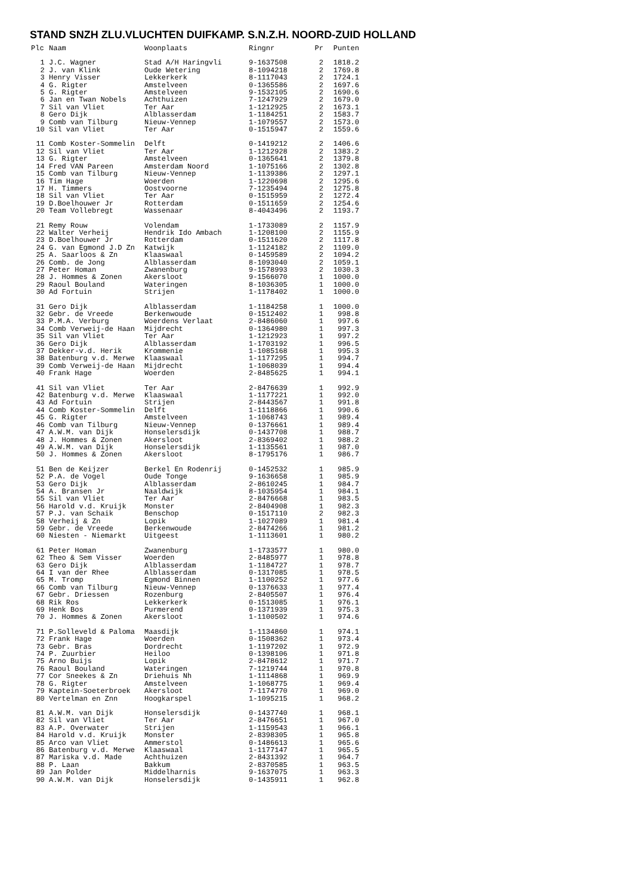STAND SNZH ZLU.VLUCHTEN DUIFKAMP. S.N.Z.H. NOORD-ZUID HOLLAND
| Plc | Naam | Woonplaats | Ringnr | Pr | Punten |
| --- | --- | --- | --- | --- | --- |
| 1 | J.C. Wagner | Stad A/H Haringvli | 9-1637508 | 2 | 1818.2 |
| 2 | J. van Klink | Oude Wetering | 8-1094218 | 2 | 1769.8 |
| 3 | Henry Visser | Lekkerkerk | 8-1117043 | 2 | 1724.1 |
| 4 | G. Rigter | Amstelveen | 0-1365586 | 2 | 1697.6 |
| 5 | G. Rigter | Amstelveen | 9-1532105 | 2 | 1690.6 |
| 6 | Jan en Twan Nobels | Achthuizen | 7-1247929 | 2 | 1679.0 |
| 7 | Sil van Vliet | Ter Aar | 1-1212925 | 2 | 1673.1 |
| 8 | Gero Dijk | Alblasserdam | 1-1184251 | 2 | 1583.7 |
| 9 | Comb van Tilburg | Nieuw-Vennep | 1-1079557 | 2 | 1573.0 |
| 10 | Sil van Vliet | Ter Aar | 0-1515947 | 2 | 1559.6 |
| 11 | Comb Koster-Sommelin | Delft | 0-1419212 | 2 | 1406.6 |
| 12 | Sil van Vliet | Ter Aar | 1-1212928 | 2 | 1383.2 |
| 13 | G. Rigter | Amstelveen | 0-1365641 | 2 | 1379.8 |
| 14 | Fred VAN Pareen | Amsterdam Noord | 1-1075166 | 2 | 1302.8 |
| 15 | Comb van Tilburg | Nieuw-Vennep | 1-1139386 | 2 | 1297.1 |
| 16 | Tim Hage | Woerden | 1-1220698 | 2 | 1295.6 |
| 17 | H. Timmers | Oostvoorne | 7-1235494 | 2 | 1275.8 |
| 18 | Sil van Vliet | Ter Aar | 0-1515959 | 2 | 1272.4 |
| 19 | D.Boelhouwer Jr | Rotterdam | 0-1511659 | 2 | 1254.6 |
| 20 | Team Vollebregt | Wassenaar | 8-4043496 | 2 | 1193.7 |
| 21 | Remy Rouw | Volendam | 1-1733089 | 2 | 1157.9 |
| 22 | Walter Verheij | Hendrik Ido Ambach | 1-1208100 | 2 | 1155.9 |
| 23 | D.Boelhouwer Jr | Rotterdam | 0-1511620 | 2 | 1117.8 |
| 24 | G. van Egmond J.D Zn | Katwijk | 1-1124182 | 2 | 1109.0 |
| 25 | A. Saarloos & Zn | Klaaswaal | 0-1459589 | 2 | 1094.2 |
| 26 | Comb. de Jong | Alblasserdam | 8-1093040 | 2 | 1059.1 |
| 27 | Peter Homan | Zwanenburg | 9-1578993 | 2 | 1030.3 |
| 28 | J. Hommes & Zonen | Akersloot | 9-1566070 | 1 | 1000.0 |
| 29 | Raoul Bouland | Wateringen | 8-1036305 | 1 | 1000.0 |
| 30 | Ad Fortuin | Strijen | 1-1178402 | 1 | 1000.0 |
| 31 | Gero Dijk | Alblasserdam | 1-1184258 | 1 | 1000.0 |
| 32 | Gebr. de Vreede | Berkenwoude | 0-1512402 | 1 | 998.8 |
| 33 | P.M.A. Verburg | Woerdens Verlaat | 2-8486060 | 1 | 997.6 |
| 34 | Comb Verweij-de Haan | Mijdrecht | 0-1364980 | 1 | 997.3 |
| 35 | Sil van Vliet | Ter Aar | 1-1212923 | 1 | 997.2 |
| 36 | Gero Dijk | Alblasserdam | 1-1703192 | 1 | 996.5 |
| 37 | Dekker-v.d. Herik | Krommenie | 1-1085168 | 1 | 995.3 |
| 38 | Batenburg v.d. Merwe | Klaaswaal | 1-1177295 | 1 | 994.7 |
| 39 | Comb Verweij-de Haan | Mijdrecht | 1-1068039 | 1 | 994.4 |
| 40 | Frank Hage | Woerden | 2-8485625 | 1 | 994.1 |
| 41 | Sil van Vliet | Ter Aar | 2-8476639 | 1 | 992.9 |
| 42 | Batenburg v.d. Merwe | Klaaswaal | 1-1177221 | 1 | 992.0 |
| 43 | Ad Fortuin | Strijen | 2-8443567 | 1 | 991.8 |
| 44 | Comb Koster-Sommelin | Delft | 1-1118866 | 1 | 990.6 |
| 45 | G. Rigter | Amstelveen | 1-1068743 | 1 | 989.4 |
| 46 | Comb van Tilburg | Nieuw-Vennep | 0-1376661 | 1 | 989.4 |
| 47 | A.W.M. van Dijk | Honselersdijk | 0-1437708 | 1 | 988.7 |
| 48 | J. Hommes & Zonen | Akersloot | 2-8369402 | 1 | 988.2 |
| 49 | A.W.M. van Dijk | Honselersdijk | 1-1135561 | 1 | 987.0 |
| 50 | J. Hommes & Zonen | Akersloot | 8-1795176 | 1 | 986.7 |
| 51 | Ben de Keijzer | Berkel En Rodenrij | 0-1452532 | 1 | 985.9 |
| 52 | P.A. de Vogel | Oude Tonge | 9-1636658 | 1 | 985.9 |
| 53 | Gero Dijk | Alblasserdam | 2-8610245 | 1 | 984.7 |
| 54 | A. Bransen Jr | Naaldwijk | 8-1035954 | 1 | 984.1 |
| 55 | Sil van Vliet | Ter Aar | 2-8476668 | 1 | 983.5 |
| 56 | Harold v.d. Kruijk | Monster | 2-8404908 | 1 | 982.3 |
| 57 | P.J. van Schaik | Benschop | 0-1517110 | 2 | 982.3 |
| 58 | Verheij & Zn | Lopik | 1-1027089 | 1 | 981.4 |
| 59 | Gebr. de Vreede | Berkenwoude | 2-8474266 | 1 | 981.2 |
| 60 | Niesten - Niemarkt | Uitgeest | 1-1113601 | 1 | 980.2 |
| 61 | Peter Homan | Zwanenburg | 1-1733577 | 1 | 980.0 |
| 62 | Theo & Sem Visser | Woerden | 2-8485977 | 1 | 978.8 |
| 63 | Gero Dijk | Alblasserdam | 1-1184727 | 1 | 978.7 |
| 64 | I van der Rhee | Alblasserdam | 0-1317085 | 1 | 978.5 |
| 65 | M. Tromp | Egmond Binnen | 1-1100252 | 1 | 977.6 |
| 66 | Comb van Tilburg | Nieuw-Vennep | 0-1376633 | 1 | 977.4 |
| 67 | Gebr. Driessen | Rozenburg | 2-8405507 | 1 | 976.4 |
| 68 | Rik Ros | Lekkerkerk | 0-1513085 | 1 | 976.1 |
| 69 | Henk Bos | Purmerend | 0-1371939 | 1 | 975.3 |
| 70 | J. Hommes & Zonen | Akersloot | 1-1100502 | 1 | 974.6 |
| 71 | P.Solleveld & Paloma | Maasdijk | 1-1134860 | 1 | 974.1 |
| 72 | Frank Hage | Woerden | 0-1508362 | 1 | 973.4 |
| 73 | Gebr. Bras | Dordrecht | 1-1197202 | 1 | 972.9 |
| 74 | P. Zuurbier | Heiloo | 0-1398106 | 1 | 971.8 |
| 75 | Arno Buijs | Lopik | 2-8478612 | 1 | 971.7 |
| 76 | Raoul Bouland | Wateringen | 7-1219744 | 1 | 970.8 |
| 77 | Cor Sneekes & Zn | Driehuis Nh | 1-1114868 | 1 | 969.9 |
| 78 | G. Rigter | Amstelveen | 1-1068775 | 1 | 969.4 |
| 79 | Kaptein-Soeterbroek | Akersloot | 7-1174770 | 1 | 969.0 |
| 80 | Vertelman en Znn | Hoogkarspel | 1-1095215 | 1 | 968.2 |
| 81 | A.W.M. van Dijk | Honselersdijk | 0-1437740 | 1 | 968.1 |
| 82 | Sil van Vliet | Ter Aar | 2-8476651 | 1 | 967.0 |
| 83 | A.P. Overwater | Strijen | 1-1159543 | 1 | 966.1 |
| 84 | Harold v.d. Kruijk | Monster | 2-8398305 | 1 | 965.8 |
| 85 | Arco van Vliet | Ammerstol | 0-1486613 | 1 | 965.6 |
| 86 | Batenburg v.d. Merwe | Klaaswaal | 1-1177147 | 1 | 965.5 |
| 87 | Mariska v.d. Made | Achthuizen | 2-8431392 | 1 | 964.7 |
| 88 | P. Laan | Bakkum | 2-8370585 | 1 | 963.5 |
| 89 | Jan Polder | Middelharnis | 9-1637075 | 1 | 963.3 |
| 90 | A.W.M. van Dijk | Honselersdijk | 0-1435911 | 1 | 962.8 |